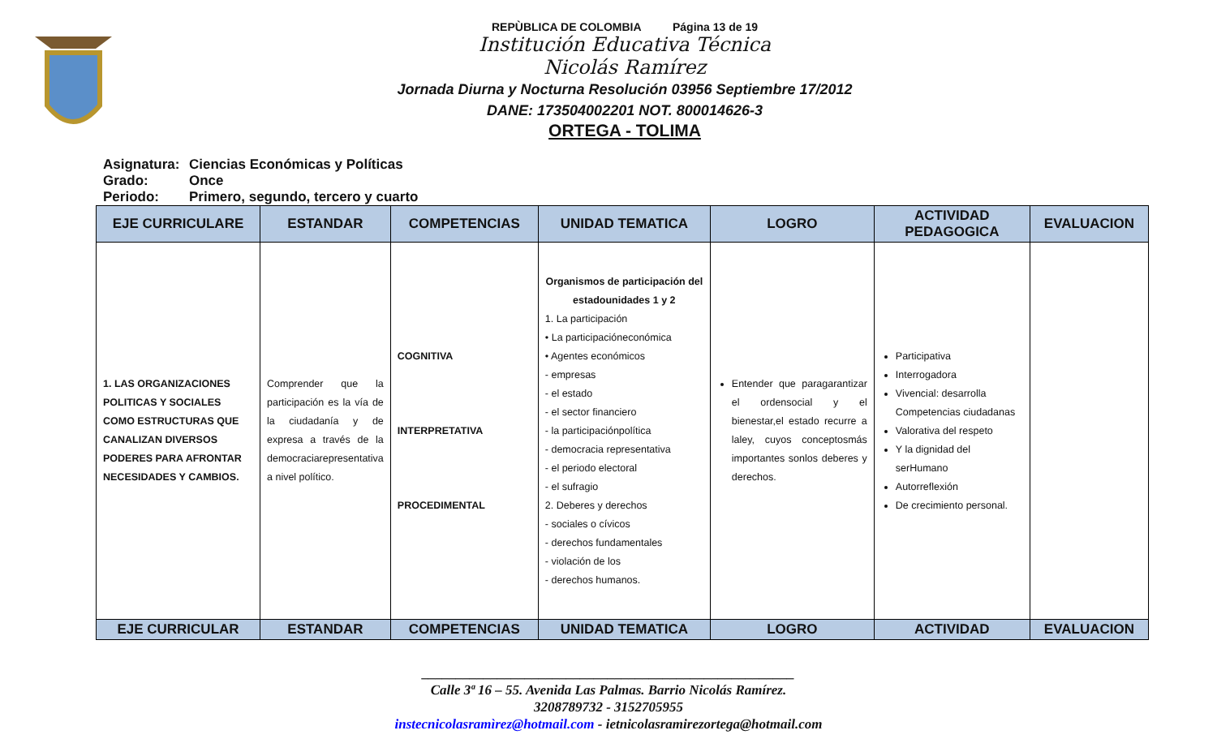REPÙBLICA DE COLOMBIA Página 13 de 19
Institución Educativa Técnica
Nicolás Ramírez
Jornada Diurna y Nocturna Resolución 03956 Septiembre 17/2012
DANE: 173504002201 NOT. 800014626-3
ORTEGA - TOLIMA
Asignatura: Ciencias Económicas y Políticas
Grado: Once
Periodo: Primero, segundo, tercero y cuarto
| EJE CURRICULARE | ESTANDAR | COMPETENCIAS | UNIDAD TEMATICA | LOGRO | ACTIVIDAD PEDAGOGICA | EVALUACION |
| --- | --- | --- | --- | --- | --- | --- |
| 1. LAS ORGANIZACIONES POLITICAS Y SOCIALES COMO ESTRUCTURAS QUE CANALIZAN DIVERSOS PODERES PARA AFRONTAR NECESIDADES Y CAMBIOS. | Comprender que la participación es la vía de la ciudadanía y de expresa a través de la democraciarepresentativa a nivel político. | COGNITIVA INTERPRETATIVA PROCEDIMENTAL | Organismos de participación del estadounidades 1 y 2 1. La participación • La participacióneconómica • Agentes económicos - empresas - el estado - el sector financiero - la participaciónpolítica - democracia representativa - el periodo electoral - el sufragio 2. Deberes y derechos - sociales o cívicos - derechos fundamentales - violación de los - derechos humanos. | Entender que paragarantizar el ordensocial y el bienestar,el estado recurre a laley, cuyos conceptosmás importantes sonlos deberes y derechos. | Participativa Interrogadora Vivencial: desarrolla Competencias ciudadanas Valorativa del respeto Y la dignidad del serHumano Autorreflexión De crecimiento personal. | |
| EJE CURRICULAR | ESTANDAR | COMPETENCIAS | UNIDAD TEMATICA | LOGRO | ACTIVIDAD | EVALUACION |
______________________________________________________
Calle 3ª 16 – 55. Avenida Las Palmas. Barrio Nicolás Ramírez.
3208789732 - 3152705955
instecnicolasramìrez@hotmail.com - ietnicolasramirezortega@hotmail.com